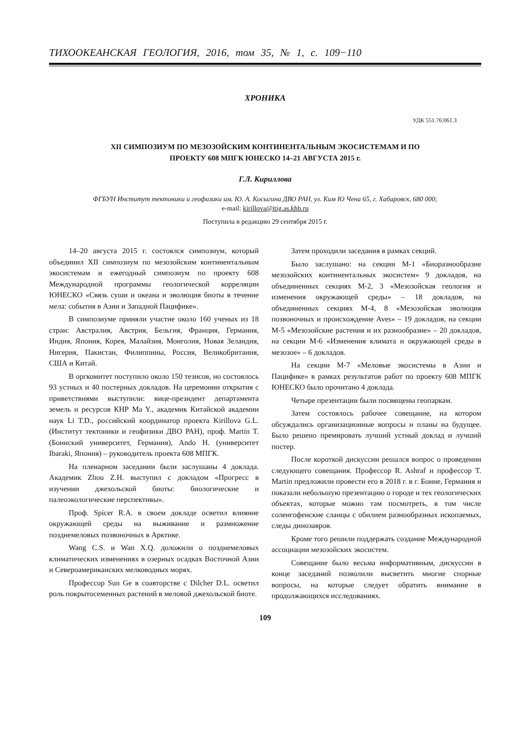ТИХООКЕАНСКАЯ ГЕОЛОГИЯ, 2016, том 35, № 1, с. 109−110
ХРОНИКА
УДК 551.76:061.3
XII СИМПОЗИУМ ПО МЕЗОЗОЙСКИМ КОНТИНЕНТАЛЬНЫМ ЭКОСИСТЕМАМ И ПО
ПРОЕКТУ 608 МПГК ЮНЕСКО 14–21 АВГУСТА 2015 г.
Г.Л. Кириллова
ФГБУН Институт тектоники и геофизики им. Ю. А. Косыгина ДВО РАН, ул. Ким Ю Чена 65, г. Хабаровск, 680 000;
e-mail: kirillova@itig.as.khb.ru
Поступила в редакцию 29 сентября 2015 г.
14–20 августа 2015 г. состоялся симпозиум, который объединил XII симпозиум по мезозойским континентальным экосистемам и ежегодный симпозиум по проекту 608 Международной программы геологической корреляции ЮНЕСКО «Связь суши и океана и эволюция биоты в течение мела: события в Азии и Западной Пацифике».
В симпозиуме приняли участие около 160 ученых из 18 стран: Австралия, Австрия, Бельгия, Франция, Германия, Индия, Япония, Корея, Малайзия, Монголия, Новая Зеландия, Нигерия, Пакистан, Филиппины, Россия, Великобритания, США и Китай.
В оргкомитет поступило около 150 тезисов, но состоялось 93 устных и 40 постерных докладов. На церемонии открытия с приветствиями выступили: вице-президент департамента земель и ресурсов КНР Ma Y., академик Китайской академии наук Li T.D., российский координатор проекта Kirillova G.L. (Институт тектоники и геофизики ДВО РАН), проф. Martin T. (Боннский университет, Германия), Ando H. (университет Ibaraki, Япония) – руководитель проекта 608 МПГК.
На пленарном заседании были заслушаны 4 доклада. Академик Zhou Z.H. выступил с докладом «Прогресс в изучении джехольской биоты: биологические и палеоэкологические перспективы».
Проф. Spicer R.A. в своем докладе осветил влияние окружающей среды на выживание и размножение позднемеловых позвоночных в Арктике.
Wang C.S. и Wan X.Q. доложили о позднемеловых климатических изменениях в озерных осадках Восточной Азии и Североамериканских мелководных морях.
Профессор Sun Ge в соавторстве с Dilcher D.L. осветил роль покрытосеменных растений в меловой джехольской биоте.
Затем проходили заседания в рамках секций.
Было заслушано: на секции М-1 «Биоразнообразие мезозойских континентальных экосистем» 9 докладов, на объединенных секциях М-2, 3 «Мезозойская геология и изменения окружающей среды» – 18 докладов, на объединенных секциях М-4, 8 «Мезозойская эволюция позвоночных и происхождение Aves» – 19 докладов, на секции М-5 «Мезозойские растения и их разнообразие» – 20 докладов, на секции М-6 «Изменения климата и окружающей среды в мезозое» – 6 докладов.
На секции М-7 «Меловые экосистемы в Азии и Пацифике» в рамках результатов работ по проекту 608 МПГК ЮНЕСКО было прочитано 4 доклада.
Четыре презентации были посвящены геопаркам.
Затем состоялось рабочее совещание, на котором обсуждались организационные вопросы и планы на будущее. Было решено премировать лучший устный доклад и лучший постер.
После короткой дискуссии решался вопрос о проведении следующего совещания. Профессор R. Ashraf и профессор T. Martin предложили провести его в 2018 г. в г. Бонне, Германия и показали небольшую презентацию о городе и тех геологических объектах, которые можно там посмотреть, в том числе соленгофенские сланцы с обилием разнообразных ископаемых, следы динозавров.
Кроме того решили поддержать создание Международной ассоциации мезозойских экосистем.
Совещание было весьма информативным, дискуссии в конце заседаний позволили высветить многие спорные вопросы, на которые следует обратить внимание в продолжающихся исследованиях.
109